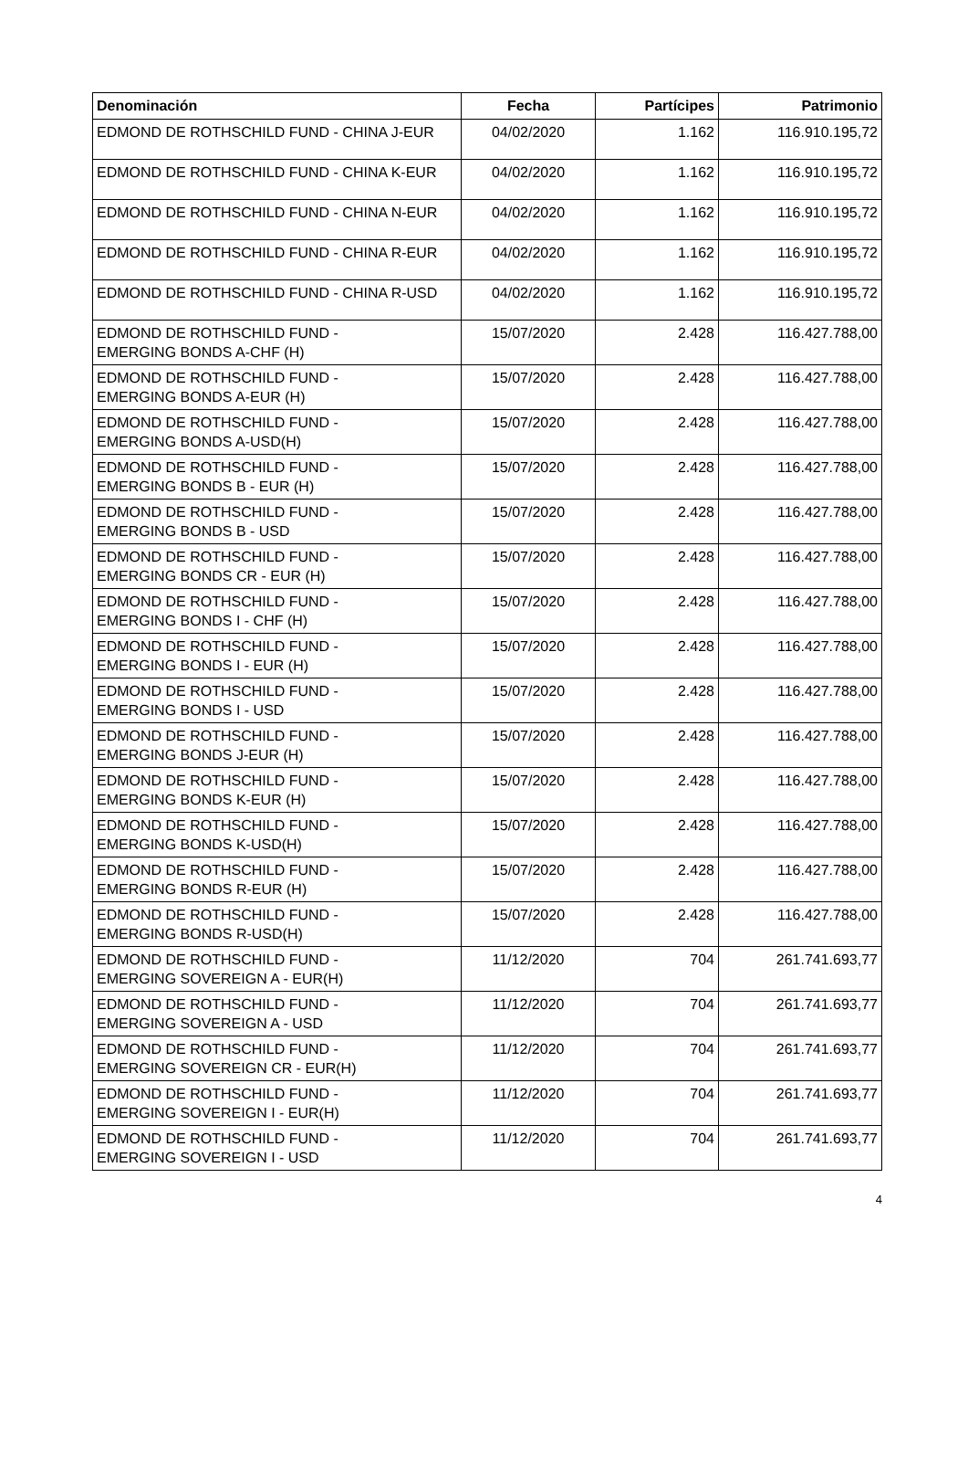| Denominación | Fecha | Partícipes | Patrimonio |
| --- | --- | --- | --- |
| EDMOND DE ROTHSCHILD FUND - CHINA J-EUR | 04/02/2020 | 1.162 | 116.910.195,72 |
| EDMOND DE ROTHSCHILD FUND - CHINA K-EUR | 04/02/2020 | 1.162 | 116.910.195,72 |
| EDMOND DE ROTHSCHILD FUND - CHINA N-EUR | 04/02/2020 | 1.162 | 116.910.195,72 |
| EDMOND DE ROTHSCHILD FUND - CHINA R-EUR | 04/02/2020 | 1.162 | 116.910.195,72 |
| EDMOND DE ROTHSCHILD FUND - CHINA R-USD | 04/02/2020 | 1.162 | 116.910.195,72 |
| EDMOND DE ROTHSCHILD FUND - EMERGING BONDS A-CHF (H) | 15/07/2020 | 2.428 | 116.427.788,00 |
| EDMOND DE ROTHSCHILD FUND - EMERGING BONDS A-EUR (H) | 15/07/2020 | 2.428 | 116.427.788,00 |
| EDMOND DE ROTHSCHILD FUND - EMERGING BONDS A-USD(H) | 15/07/2020 | 2.428 | 116.427.788,00 |
| EDMOND DE ROTHSCHILD FUND - EMERGING BONDS B - EUR (H) | 15/07/2020 | 2.428 | 116.427.788,00 |
| EDMOND DE ROTHSCHILD FUND - EMERGING BONDS B - USD | 15/07/2020 | 2.428 | 116.427.788,00 |
| EDMOND DE ROTHSCHILD FUND - EMERGING BONDS CR - EUR (H) | 15/07/2020 | 2.428 | 116.427.788,00 |
| EDMOND DE ROTHSCHILD FUND - EMERGING BONDS I - CHF (H) | 15/07/2020 | 2.428 | 116.427.788,00 |
| EDMOND DE ROTHSCHILD FUND - EMERGING BONDS I - EUR (H) | 15/07/2020 | 2.428 | 116.427.788,00 |
| EDMOND DE ROTHSCHILD FUND - EMERGING BONDS I - USD | 15/07/2020 | 2.428 | 116.427.788,00 |
| EDMOND DE ROTHSCHILD FUND - EMERGING BONDS J-EUR (H) | 15/07/2020 | 2.428 | 116.427.788,00 |
| EDMOND DE ROTHSCHILD FUND - EMERGING BONDS K-EUR (H) | 15/07/2020 | 2.428 | 116.427.788,00 |
| EDMOND DE ROTHSCHILD FUND - EMERGING BONDS K-USD(H) | 15/07/2020 | 2.428 | 116.427.788,00 |
| EDMOND DE ROTHSCHILD FUND - EMERGING BONDS R-EUR (H) | 15/07/2020 | 2.428 | 116.427.788,00 |
| EDMOND DE ROTHSCHILD FUND - EMERGING BONDS R-USD(H) | 15/07/2020 | 2.428 | 116.427.788,00 |
| EDMOND DE ROTHSCHILD FUND - EMERGING SOVEREIGN A - EUR(H) | 11/12/2020 | 704 | 261.741.693,77 |
| EDMOND DE ROTHSCHILD FUND - EMERGING SOVEREIGN A - USD | 11/12/2020 | 704 | 261.741.693,77 |
| EDMOND DE ROTHSCHILD FUND - EMERGING SOVEREIGN CR - EUR(H) | 11/12/2020 | 704 | 261.741.693,77 |
| EDMOND DE ROTHSCHILD FUND - EMERGING SOVEREIGN I - EUR(H) | 11/12/2020 | 704 | 261.741.693,77 |
| EDMOND DE ROTHSCHILD FUND - EMERGING SOVEREIGN I - USD | 11/12/2020 | 704 | 261.741.693,77 |
4